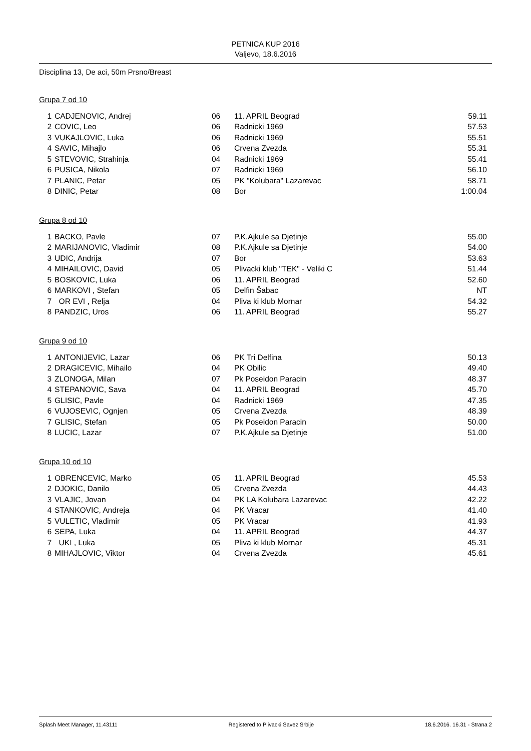PETNICA KUP 2016
Valjevo, 18.6.2016
Disciplina 13, De aci, 50m Prsno/Breast
Grupa 7 od 10
| 1 | CADJENOVIC, Andrej | 06 | 11. APRIL Beograd | 59.11 |
| 2 | COVIC, Leo | 06 | Radnicki 1969 | 57.53 |
| 3 | VUKAJLOVIC, Luka | 06 | Radnicki 1969 | 55.51 |
| 4 | SAVIC, Mihajlo | 06 | Crvena Zvezda | 55.31 |
| 5 | STEVOVIC, Strahinja | 04 | Radnicki 1969 | 55.41 |
| 6 | PUSICA, Nikola | 07 | Radnicki 1969 | 56.10 |
| 7 | PLANIC, Petar | 05 | PK "Kolubara" Lazarevac | 58.71 |
| 8 | DINIC, Petar | 08 | Bor | 1:00.04 |
Grupa 8 od 10
| 1 | BACKO, Pavle | 07 | P.K.Ajkule sa Djetinje | 55.00 |
| 2 | MARIJANOVIC, Vladimir | 08 | P.K.Ajkule sa Djetinje | 54.00 |
| 3 | UDIC, Andrija | 07 | Bor | 53.63 |
| 4 | MIHAILOVIC, David | 05 | Plivacki klub "TEK" - Veliki C | 51.44 |
| 5 | BOSKOVIC, Luka | 06 | 11. APRIL Beograd | 52.60 |
| 6 | MARKOVI , Stefan | 05 | Delfin Šabac | NT |
| 7 | OR EVI , Relja | 04 | Pliva ki klub Mornar | 54.32 |
| 8 | PANDZIC, Uros | 06 | 11. APRIL Beograd | 55.27 |
Grupa 9 od 10
| 1 | ANTONIJEVIC, Lazar | 06 | PK Tri Delfina | 50.13 |
| 2 | DRAGICEVIC, Mihailo | 04 | PK Obilic | 49.40 |
| 3 | ZLONOGA, Milan | 07 | Pk Poseidon Paracin | 48.37 |
| 4 | STEPANOVIC, Sava | 04 | 11. APRIL Beograd | 45.70 |
| 5 | GLISIC, Pavle | 04 | Radnicki 1969 | 47.35 |
| 6 | VUJOSEVIC, Ognjen | 05 | Crvena Zvezda | 48.39 |
| 7 | GLISIC, Stefan | 05 | Pk Poseidon Paracin | 50.00 |
| 8 | LUCIC, Lazar | 07 | P.K.Ajkule sa Djetinje | 51.00 |
Grupa 10 od 10
| 1 | OBRENCEVIC, Marko | 05 | 11. APRIL Beograd | 45.53 |
| 2 | DJOKIC, Danilo | 05 | Crvena Zvezda | 44.43 |
| 3 | VLAJIC, Jovan | 04 | PK LA Kolubara Lazarevac | 42.22 |
| 4 | STANKOVIC, Andreja | 04 | PK Vracar | 41.40 |
| 5 | VULETIC, Vladimir | 05 | PK Vracar | 41.93 |
| 6 | SEPA, Luka | 04 | 11. APRIL Beograd | 44.37 |
| 7 | UKI , Luka | 05 | Pliva ki klub Mornar | 45.31 |
| 8 | MIHAJLOVIC, Viktor | 04 | Crvena Zvezda | 45.61 |
Splash Meet Manager, 11.43111 Registered to Plivacki Savez Srbije 18.6.2016. 16.31 - Strana 2